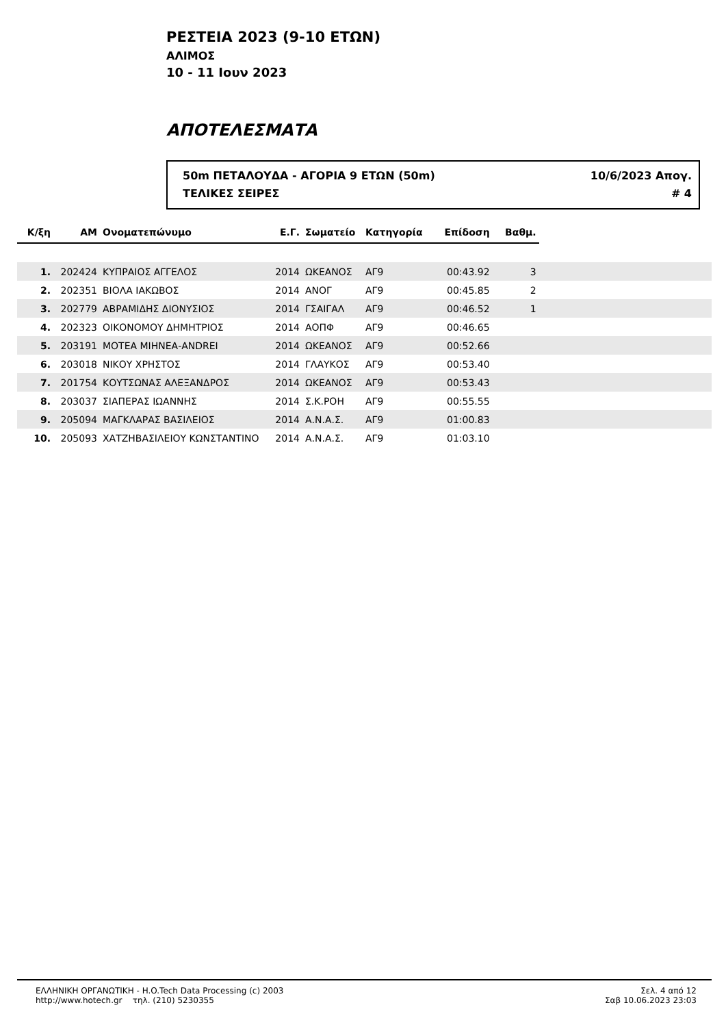ΡΕΣΤΕΙΑ 2023 (9-10 ΕΤΩΝ)
ΑΛΙΜΟΣ
10 - 11 Ιουν 2023
ΑΠΟΤΕΛΕΣΜΑΤΑ
50m ΠΕΤΑΛΟΥΔΑ - ΑΓΟΡΙΑ 9 ΕΤΩΝ (50m) 10/6/2023 Απογ.
ΤΕΛΙΚΕΣ ΣΕΙΡΕΣ # 4
| Κ/ξη | ΑΜ | Ονοματεπώνυμο | Ε.Γ. | Σωματείο | Κατηγορία | Επίδοση | Βαθμ. | |
| 1. | 202424 | ΚΥΠΡΑΙΟΣ ΑΓΓΕΛΟΣ | 2014 | ΩΚΕΑΝΟΣ | ΑΓ9 | 00:43.92 | 3 | |
| 2. | 202351 | ΒΙΟΛΑ ΙΑΚΩΒΟΣ | 2014 | ΑΝΟΓ | ΑΓ9 | 00:45.85 | 2 | |
| 3. | 202779 | ΑΒΡΑΜΙΔΗΣ ΔΙΟΝΥΣΙΟΣ | 2014 | ΓΣΑΙΓΑΛ | ΑΓ9 | 00:46.52 | 1 | |
| 4. | 202323 | ΟΙΚΟΝΟΜΟΥ ΔΗΜΗΤΡΙΟΣ | 2014 | ΑΟΠΦ | ΑΓ9 | 00:46.65 | | |
| 5. | 203191 | ΜΟΤΕΑ ΜΙΗΝΕΑ-ANDREI | 2014 | ΩΚΕΑΝΟΣ | ΑΓ9 | 00:52.66 | | |
| 6. | 203018 | ΝΙΚΟΥ ΧΡΗΣΤΟΣ | 2014 | ΓΛΑΥΚΟΣ | ΑΓ9 | 00:53.40 | | |
| 7. | 201754 | ΚΟΥΤΣΩΝΑΣ ΑΛΕΞΑΝΔΡΟΣ | 2014 | ΩΚΕΑΝΟΣ | ΑΓ9 | 00:53.43 | | |
| 8. | 203037 | ΣΙΑΠΕΡΑΣ ΙΩΑΝΝΗΣ | 2014 | Σ.Κ.ΡΟΗ | ΑΓ9 | 00:55.55 | | |
| 9. | 205094 | ΜΑΓΚΛΑΡΑΣ ΒΑΣΙΛΕΙΟΣ | 2014 | Α.Ν.Α.Σ. | ΑΓ9 | 01:00.83 | | |
| 10. | 205093 | ΧΑΤΖΗΒΑΣΙΛΕΙΟΥ ΚΩΝΣΤΑΝΤΙΝΟ | 2014 | Α.Ν.Α.Σ. | ΑΓ9 | 01:03.10 | | |
ΕΛΛΗΝΙΚΗ ΟΡΓΑΝΩΤΙΚΗ - H.O.Tech Data Processing (c) 2003
http://www.hotech.gr τηλ. (210) 5230355
Σελ. 4 από 12
Σαβ 10.06.2023 23:03